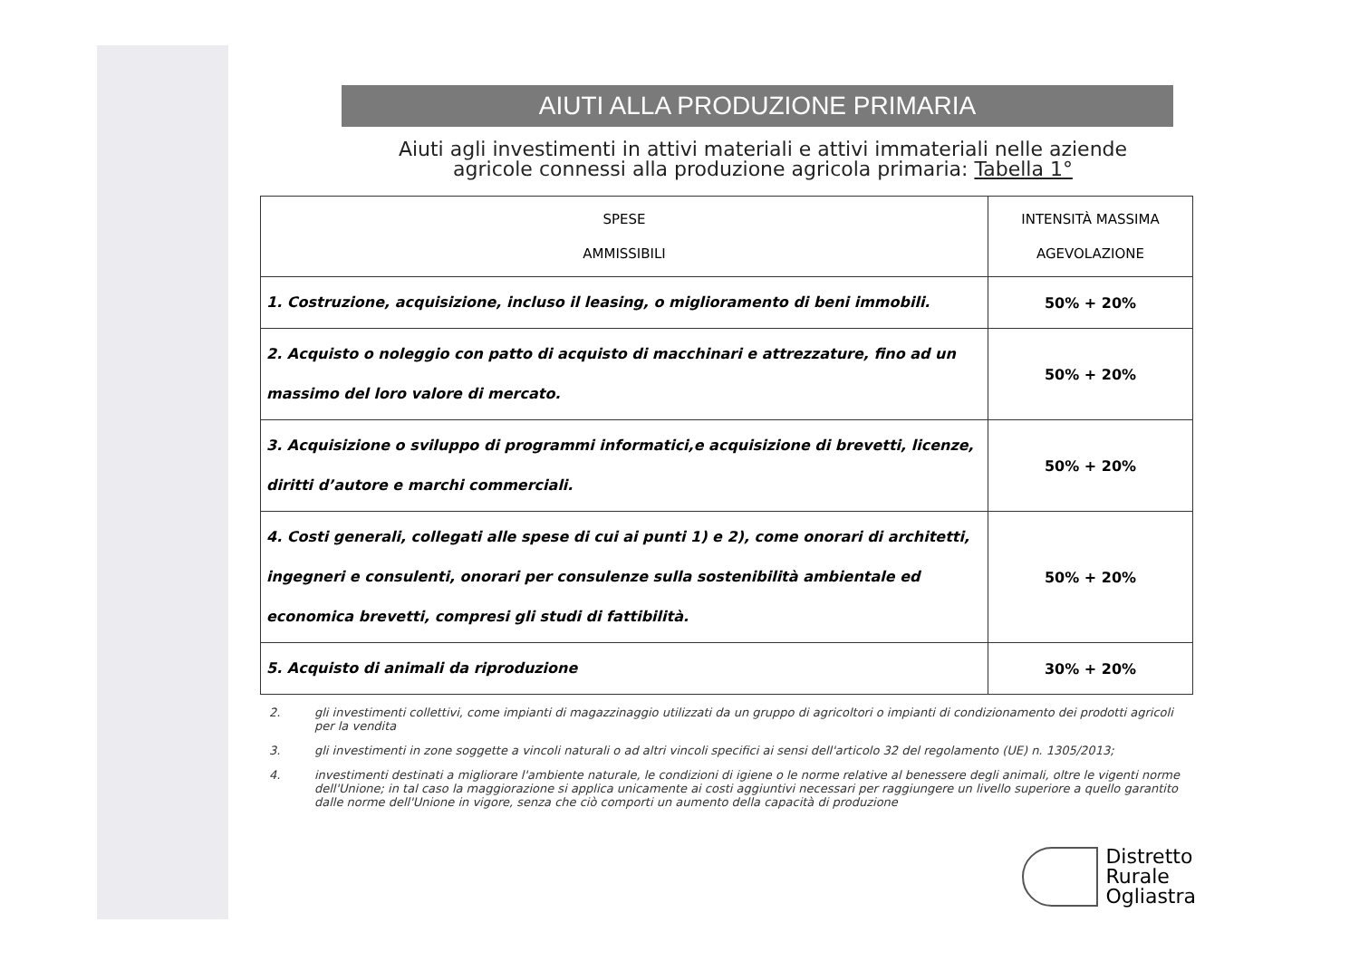AIUTI ALLA PRODUZIONE PRIMARIA
Aiuti agli investimenti in attivi materiali e attivi immateriali nelle aziende
agricole connessi alla produzione agricola primaria: Tabella 1°
| SPESE AMMISSIBILI | INTENSITÀ MASSIMA AGEVOLAZIONE |
| --- | --- |
| 1. Costruzione, acquisizione, incluso il leasing, o miglioramento di beni immobili. | 50% + 20% |
| 2. Acquisto o noleggio con patto di acquisto di macchinari e attrezzature, fino ad un massimo del loro valore di mercato. | 50% + 20% |
| 3. Acquisizione o sviluppo di programmi informatici,e acquisizione di brevetti, licenze, diritti d’autore e marchi commerciali. | 50% + 20% |
| 4. Costi generali, collegati alle spese di cui ai punti 1) e 2), come onorari di architetti, ingegneri e consulenti, onorari per consulenze sulla sostenibilità ambientale ed economica brevetti, compresi gli studi di fattibilità. | 50% + 20% |
| 5. Acquisto di animali da riproduzione | 30% + 20% |
2. gli investimenti collettivi, come impianti di magazzinaggio utilizzati da un gruppo di agricoltori o impianti di condizionamento dei prodotti agricoli per la vendita
3. gli investimenti in zone soggette a vincoli naturali o ad altri vincoli specifici ai sensi dell'articolo 32 del regolamento (UE) n. 1305/2013;
4. investimenti destinati a migliorare l'ambiente naturale, le condizioni di igiene o le norme relative al benessere degli animali, oltre le vigenti norme dell'Unione; in tal caso la maggiorazione si applica unicamente ai costi aggiuntivi necessari per raggiungere un livello superiore a quello garantito dalle norme dell'Unione in vigore, senza che ciò comporti un aumento della capacità di produzione
Distretto
Rurale
Ogliastra